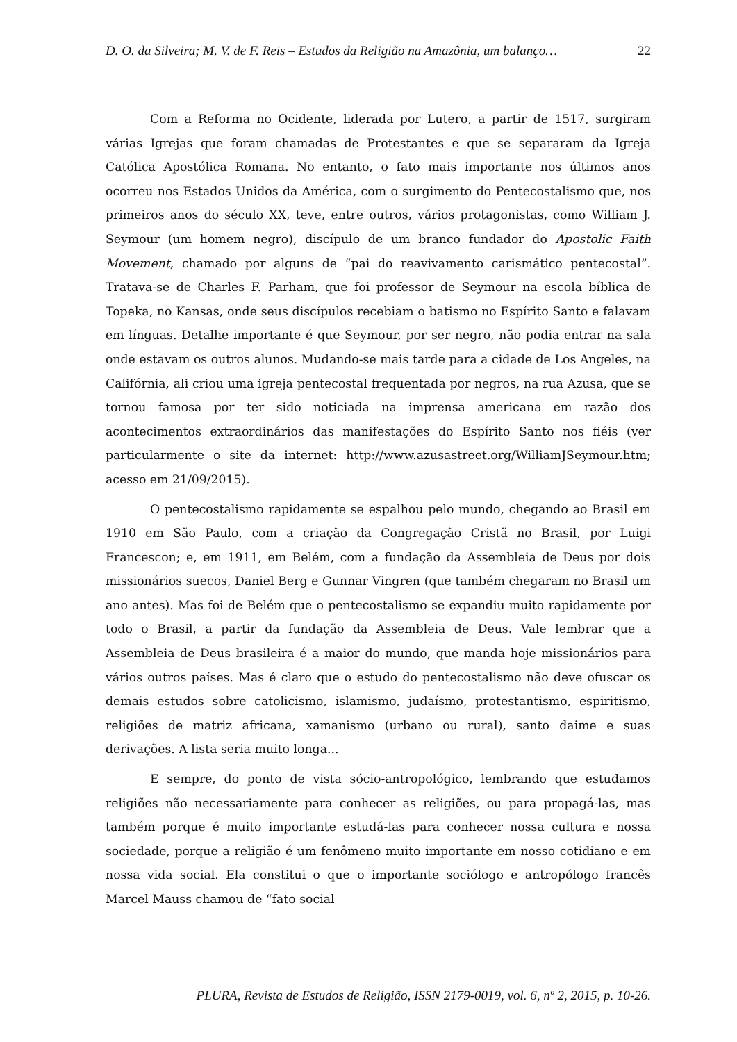D. O. da Silveira; M. V. de F. Reis – Estudos da Religião na Amazônia, um balanço… 22
Com a Reforma no Ocidente, liderada por Lutero, a partir de 1517, surgiram várias Igrejas que foram chamadas de Protestantes e que se separaram da Igreja Católica Apostólica Romana. No entanto, o fato mais importante nos últimos anos ocorreu nos Estados Unidos da América, com o surgimento do Pentecostalismo que, nos primeiros anos do século XX, teve, entre outros, vários protagonistas, como William J. Seymour (um homem negro), discípulo de um branco fundador do Apostolic Faith Movement, chamado por alguns de “pai do reavivamento carismático pentecostal”. Tratava-se de Charles F. Parham, que foi professor de Seymour na escola bíblica de Topeka, no Kansas, onde seus discípulos recebiam o batismo no Espírito Santo e falavam em línguas. Detalhe importante é que Seymour, por ser negro, não podia entrar na sala onde estavam os outros alunos. Mudando-se mais tarde para a cidade de Los Angeles, na Califórnia, ali criou uma igreja pentecostal frequentada por negros, na rua Azusa, que se tornou famosa por ter sido noticiada na imprensa americana em razão dos acontecimentos extraordinários das manifestações do Espírito Santo nos fiéis (ver particularmente o site da internet: http://www.azusastreet.org/WilliamJSeymour.htm; acesso em 21/09/2015).
O pentecostalismo rapidamente se espalhou pelo mundo, chegando ao Brasil em 1910 em São Paulo, com a criação da Congregação Cristã no Brasil, por Luigi Francescon; e, em 1911, em Belém, com a fundação da Assembleia de Deus por dois missionários suecos, Daniel Berg e Gunnar Vingren (que também chegaram no Brasil um ano antes). Mas foi de Belém que o pentecostalismo se expandiu muito rapidamente por todo o Brasil, a partir da fundação da Assembleia de Deus. Vale lembrar que a Assembleia de Deus brasileira é a maior do mundo, que manda hoje missionários para vários outros países. Mas é claro que o estudo do pentecostalismo não deve ofuscar os demais estudos sobre catolicismo, islamismo, judaísmo, protestantismo, espiritismo, religiões de matriz africana, xamanismo (urbano ou rural), santo daime e suas derivações. A lista seria muito longa...
E sempre, do ponto de vista sócio-antropológico, lembrando que estudamos religiões não necessariamente para conhecer as religiões, ou para propagá-las, mas também porque é muito importante estudá-las para conhecer nossa cultura e nossa sociedade, porque a religião é um fenômeno muito importante em nosso cotidiano e em nossa vida social. Ela constitui o que o importante sociólogo e antropólogo francês Marcel Mauss chamou de “fato social
PLURA, Revista de Estudos de Religião, ISSN 2179-0019, vol. 6, nº 2, 2015, p. 10-26.